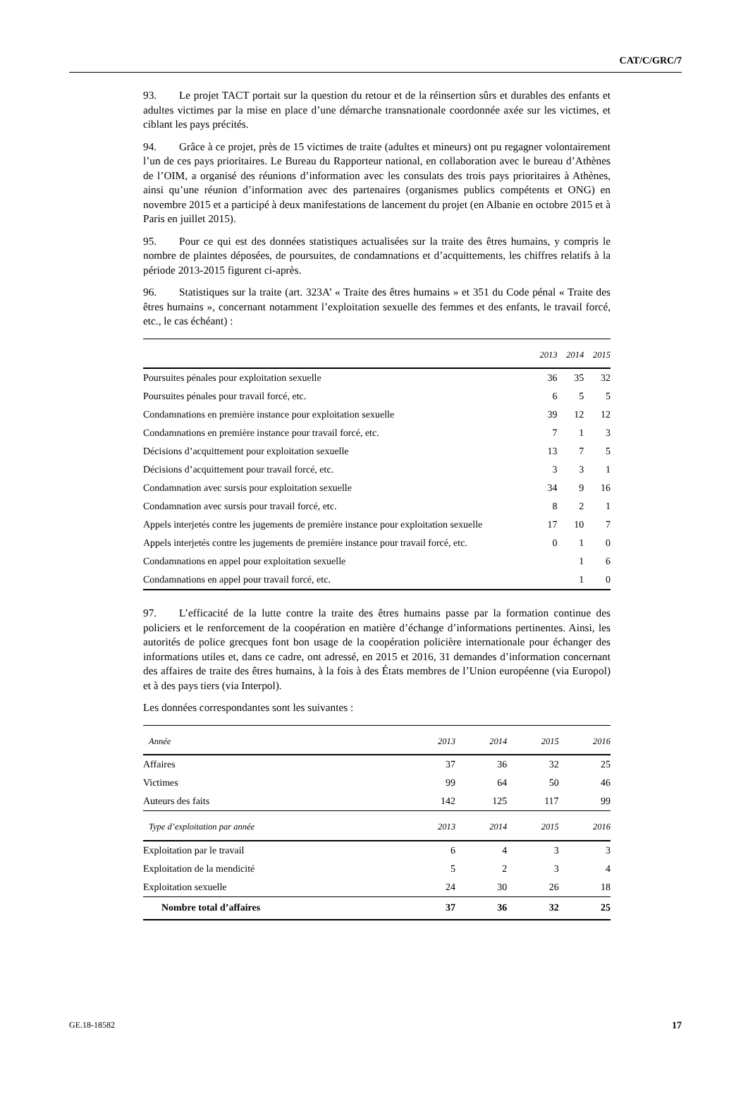CAT/C/GRC/7
93. Le projet TACT portait sur la question du retour et de la réinsertion sûrs et durables des enfants et adultes victimes par la mise en place d’une démarche transnationale coordonnée axée sur les victimes, et ciblant les pays précités.
94. Grâce à ce projet, près de 15 victimes de traite (adultes et mineurs) ont pu regagner volontairement l’un de ces pays prioritaires. Le Bureau du Rapporteur national, en collaboration avec le bureau d’Athènes de l’OIM, a organisé des réunions d’information avec les consulats des trois pays prioritaires à Athènes, ainsi qu’une réunion d’information avec des partenaires (organismes publics compétents et ONG) en novembre 2015 et a participé à deux manifestations de lancement du projet (en Albanie en octobre 2015 et à Paris en juillet 2015).
95. Pour ce qui est des données statistiques actualisées sur la traite des êtres humains, y compris le nombre de plaintes déposées, de poursuites, de condamnations et d’acquittements, les chiffres relatifs à la période 2013-2015 figurent ci-après.
96. Statistiques sur la traite (art. 323A’ « Traite des êtres humains » et 351 du Code pénal « Traite des êtres humains », concernant notamment l’exploitation sexuelle des femmes et des enfants, le travail forcé, etc., le cas échéant) :
| | 2013 | 2014 | 2015 |
| --- | --- | --- | --- |
| Poursuites pénales pour exploitation sexuelle | 36 | 35 | 32 |
| Poursuites pénales pour travail forcé, etc. | 6 | 5 | 5 |
| Condamnations en première instance pour exploitation sexuelle | 39 | 12 | 12 |
| Condamnations en première instance pour travail forcé, etc. | 7 | 1 | 3 |
| Décisions d’acquittement pour exploitation sexuelle | 13 | 7 | 5 |
| Décisions d’acquittement pour travail forcé, etc. | 3 | 3 | 1 |
| Condamnation avec sursis pour exploitation sexuelle | 34 | 9 | 16 |
| Condamnation avec sursis pour travail forcé, etc. | 8 | 2 | 1 |
| Appels interjetés contre les jugements de première instance pour exploitation sexuelle | 17 | 10 | 7 |
| Appels interjetés contre les jugements de première instance pour travail forcé, etc. | 0 | 1 | 0 |
| Condamnations en appel pour exploitation sexuelle | | 1 | 6 |
| Condamnations en appel pour travail forcé, etc. | | 1 | 0 |
97. L’efficacité de la lutte contre la traite des êtres humains passe par la formation continue des policiers et le renforcement de la coopération en matière d’échange d’informations pertinentes. Ainsi, les autorités de police grecques font bon usage de la coopération policière internationale pour échanger des informations utiles et, dans ce cadre, ont adressé, en 2015 et 2016, 31 demandes d’information concernant des affaires de traite des êtres humains, à la fois à des États membres de l’Union européenne (via Europol) et à des pays tiers (via Interpol).
Les données correspondantes sont les suivantes :
| Année | 2013 | 2014 | 2015 | 2016 |
| --- | --- | --- | --- | --- |
| Affaires | 37 | 36 | 32 | 25 |
| Victimes | 99 | 64 | 50 | 46 |
| Auteurs des faits | 142 | 125 | 117 | 99 |
| Type d’exploitation par année | 2013 | 2014 | 2015 | 2016 |
| Exploitation par le travail | 6 | 4 | 3 | 3 |
| Exploitation de la mendicité | 5 | 2 | 3 | 4 |
| Exploitation sexuelle | 24 | 30 | 26 | 18 |
| Nombre total d’affaires | 37 | 36 | 32 | 25 |
GE.18-18582 17